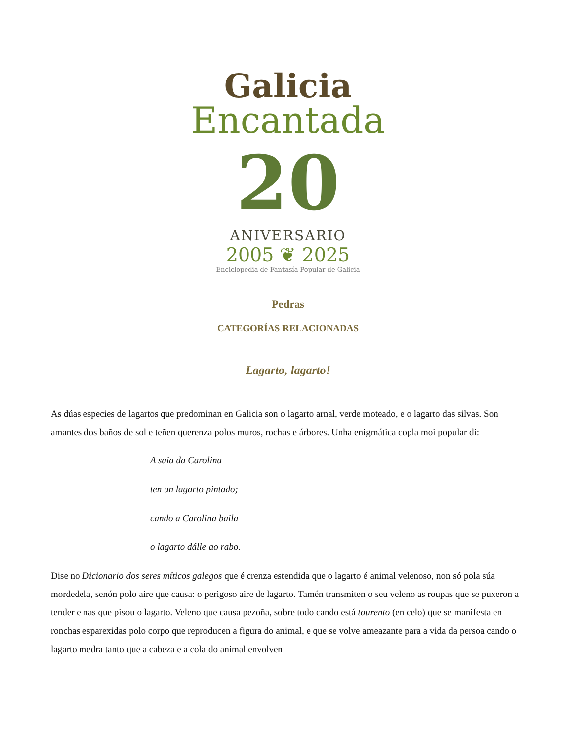Galicia
Encantada
20
ANIVERSARIO
2005 ❦ 2025
Enciclopedia de Fantasía Popular de Galicia
Pedras
CATEGORÍAS RELACIONADAS
Lagarto, lagarto!
As dúas especies de lagartos que predominan en Galicia son o lagarto arnal, verde moteado, e o lagarto das silvas. Son amantes dos baños de sol e teñen querenza polos muros, rochas e árbores. Unha enigmática copla moi popular di:
A saia da Carolina
ten un lagarto pintado;
cando a Carolina baila
o lagarto dálle ao rabo.
Dise no Dicionario dos seres míticos galegos que é crenza estendida que o lagarto é animal velenoso, non só pola súa mordedela, senón polo aire que causa: o perigoso aire de lagarto. Tamén transmiten o seu veleno as roupas que se puxeron a tender e nas que pisou o lagarto. Veleno que causa pezoña, sobre todo cando está tourento (en celo) que se manifesta en ronchas esparexidas polo corpo que reproducen a figura do animal, e que se volve ameazante para a vida da persoa cando o lagarto medra tanto que a cabeza e a cola do animal envolven